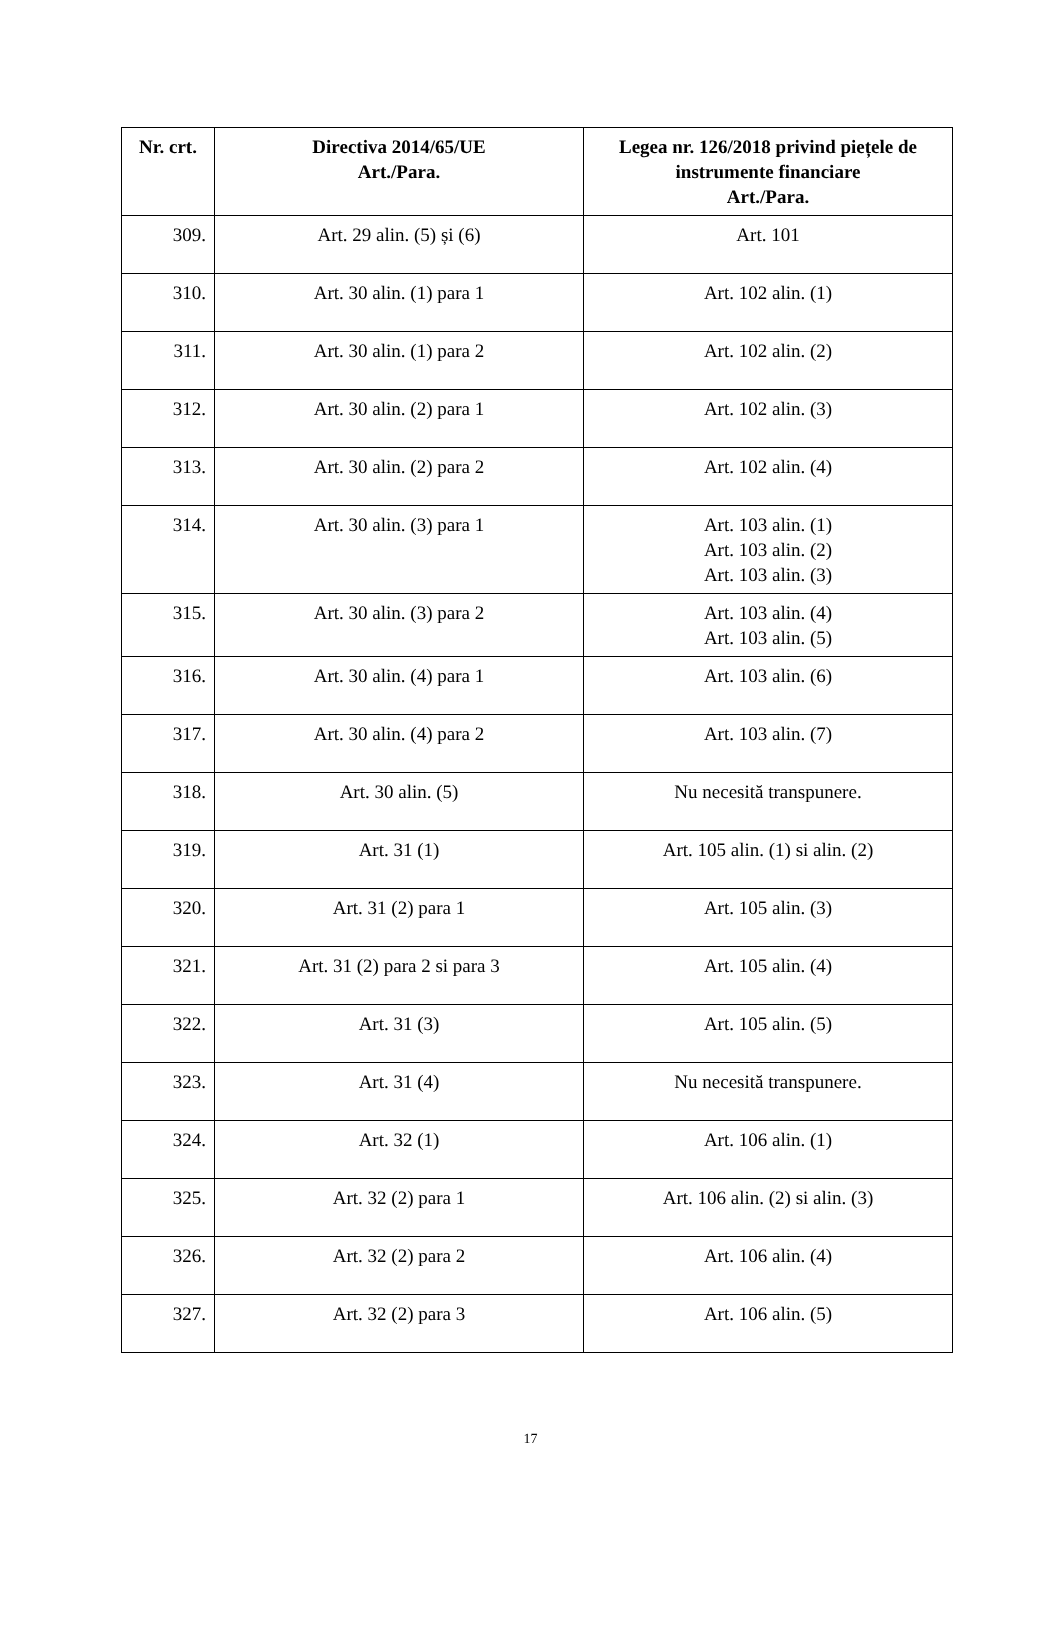| Nr. crt. | Directiva 2014/65/UE Art./Para. | Legea nr. 126/2018 privind piețele de instrumente financiare Art./Para. |
| --- | --- | --- |
| 309. | Art. 29 alin. (5) și (6) | Art. 101 |
| 310. | Art. 30 alin. (1) para 1 | Art. 102 alin. (1) |
| 311. | Art. 30 alin. (1) para 2 | Art. 102 alin. (2) |
| 312. | Art. 30 alin. (2) para 1 | Art. 102 alin. (3) |
| 313. | Art. 30 alin. (2) para 2 | Art. 102 alin. (4) |
| 314. | Art. 30 alin. (3) para 1 | Art. 103 alin. (1) Art. 103 alin. (2) Art. 103 alin. (3) |
| 315. | Art. 30 alin. (3) para 2 | Art. 103 alin. (4) Art. 103 alin. (5) |
| 316. | Art. 30 alin. (4) para 1 | Art. 103 alin. (6) |
| 317. | Art. 30 alin. (4) para 2 | Art. 103 alin. (7) |
| 318. | Art. 30 alin. (5) | Nu necesită transpunere. |
| 319. | Art. 31 (1) | Art. 105 alin. (1) si alin. (2) |
| 320. | Art. 31 (2) para 1 | Art. 105 alin. (3) |
| 321. | Art. 31 (2) para 2 si para 3 | Art. 105 alin. (4) |
| 322. | Art. 31 (3) | Art. 105 alin. (5) |
| 323. | Art. 31 (4) | Nu necesită transpunere. |
| 324. | Art. 32 (1) | Art. 106 alin. (1) |
| 325. | Art. 32 (2) para 1 | Art. 106 alin. (2) si alin. (3) |
| 326. | Art. 32 (2) para 2 | Art. 106 alin. (4) |
| 327. | Art. 32 (2) para 3 | Art. 106 alin. (5) |
17